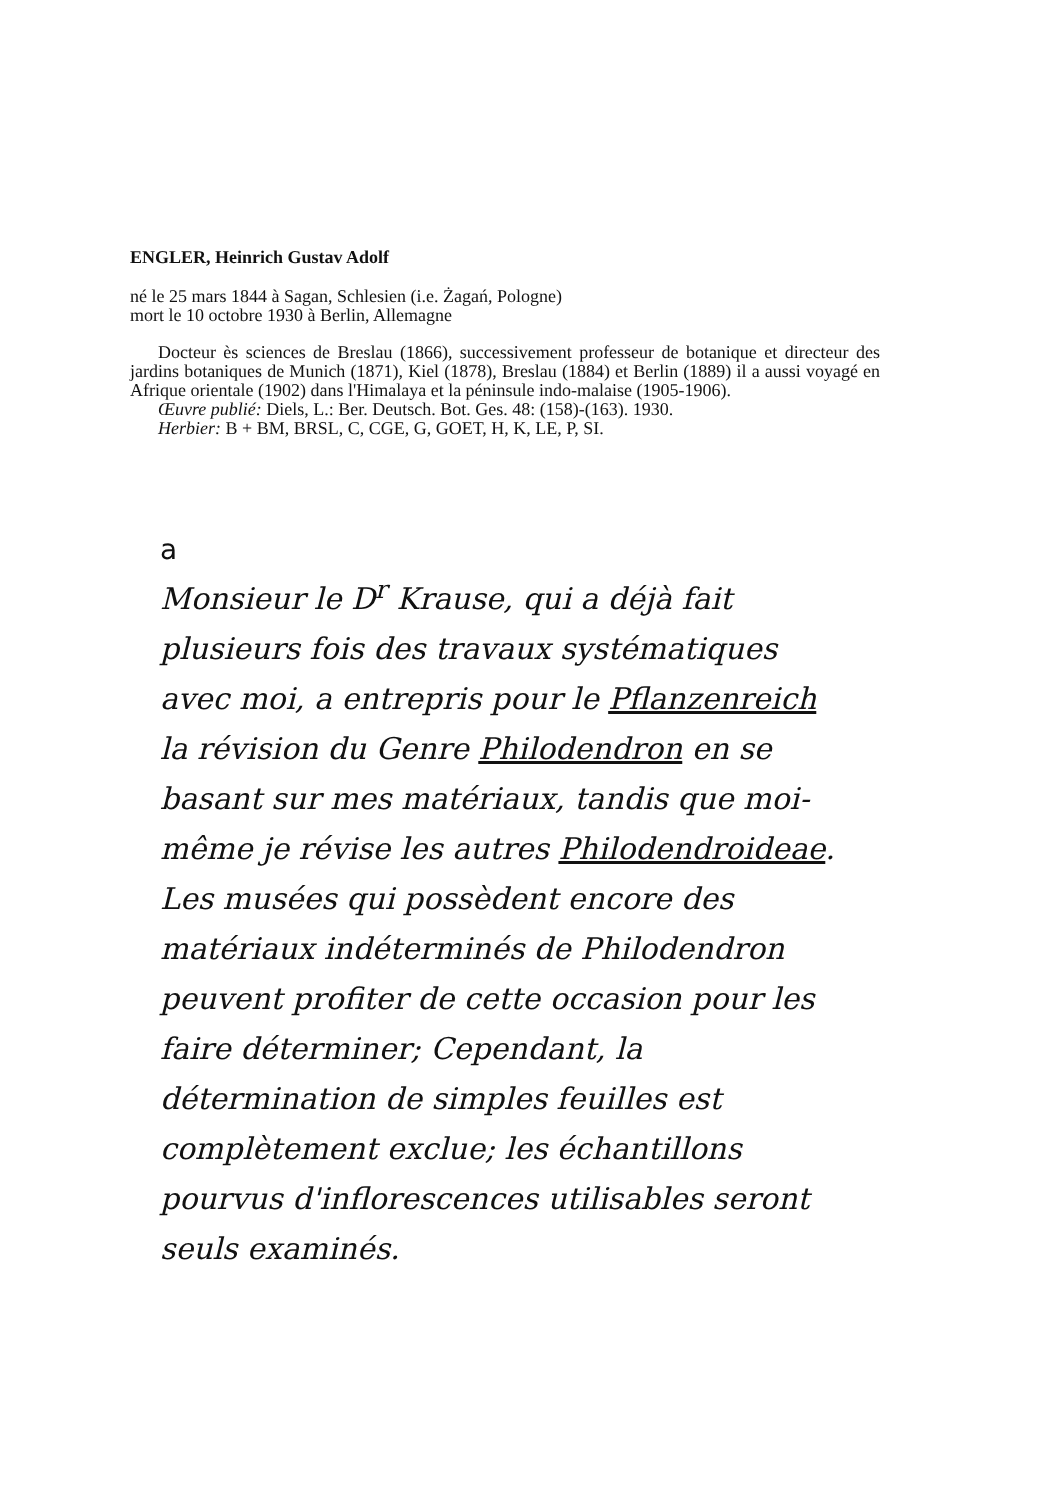ENGLER, Heinrich Gustav Adolf
né le 25 mars 1844 à Sagan, Schlesien (i.e. Żagań, Pologne)
mort le 10 octobre 1930 à Berlin, Allemagne
Docteur ès sciences de Breslau (1866), successivement professeur de botanique et directeur des jardins botaniques de Munich (1871), Kiel (1878), Breslau (1884) et Berlin (1889) il a aussi voyagé en Afrique orientale (1902) dans l'Himalaya et la péninsule indo-malaise (1905-1906).
Œuvre publié: Diels, L.: Ber. Deutsch. Bot. Ges. 48: (158)-(163). 1930.
Herbier: B + BM, BRSL, C, CGE, G, GOET, H, K, LE, P, SI.
a
Monsieur le D<sup>r</sup> Krause, qui a déjà fait plusieurs fois des travaux systématiques avec moi, a entrepris pour le Pflanzenreich la révision du Genre Philodendron en se basant sur mes matériaux, tandis que moi-même je révise les autres Philodendroideae.
Les musées qui possèdent encore des matériaux indéterminés de Philodendron peuvent profiter de cette occasion pour les faire déterminer; Cependant, la détermination de simples feuilles est complètement exclue; les échantillons pourvus d'inflorescences utilisables seront seuls examinés.